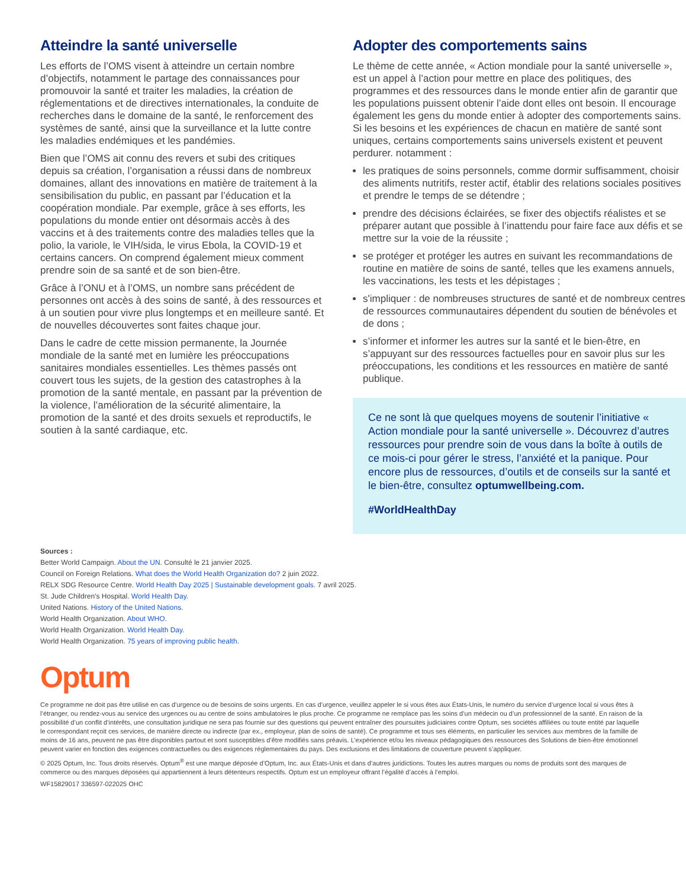Atteindre la santé universelle
Les efforts de l’OMS visent à atteindre un certain nombre d’objectifs, notamment le partage des connaissances pour promouvoir la santé et traiter les maladies, la création de réglementations et de directives internationales, la conduite de recherches dans le domaine de la santé, le renforcement des systèmes de santé, ainsi que la surveillance et la lutte contre les maladies endémiques et les pandémies.
Bien que l’OMS ait connu des revers et subi des critiques depuis sa création, l’organisation a réussi dans de nombreux domaines, allant des innovations en matière de traitement à la sensibilisation du public, en passant par l’éducation et la coopération mondiale. Par exemple, grâce à ses efforts, les populations du monde entier ont désormais accès à des vaccins et à des traitements contre des maladies telles que la polio, la variole, le VIH/sida, le virus Ebola, la COVID-19 et certains cancers. On comprend également mieux comment prendre soin de sa santé et de son bien-être.
Grâce à l’ONU et à l’OMS, un nombre sans précédent de personnes ont accès à des soins de santé, à des ressources et à un soutien pour vivre plus longtemps et en meilleure santé. Et de nouvelles découvertes sont faites chaque jour.
Dans le cadre de cette mission permanente, la Journée mondiale de la santé met en lumière les préoccupations sanitaires mondiales essentielles. Les thèmes passés ont couvert tous les sujets, de la gestion des catastrophes à la promotion de la santé mentale, en passant par la prévention de la violence, l’amélioration de la sécurité alimentaire, la promotion de la santé et des droits sexuels et reproductifs, le soutien à la santé cardiaque, etc.
Adopter des comportements sains
Le thème de cette année, « Action mondiale pour la santé universelle », est un appel à l’action pour mettre en place des politiques, des programmes et des ressources dans le monde entier afin de garantir que les populations puissent obtenir l’aide dont elles ont besoin. Il encourage également les gens du monde entier à adopter des comportements sains. Si les besoins et les expériences de chacun en matière de santé sont uniques, certains comportements sains universels existent et peuvent perdurer. notamment :
les pratiques de soins personnels, comme dormir suffisamment, choisir des aliments nutritifs, rester actif, établir des relations sociales positives et prendre le temps de se détendre ;
prendre des décisions éclairées, se fixer des objectifs réalistes et se préparer autant que possible à l’inattendu pour faire face aux défis et se mettre sur la voie de la réussite ;
se protéger et protéger les autres en suivant les recommandations de routine en matière de soins de santé, telles que les examens annuels, les vaccinations, les tests et les dépistages ;
s'impliquer : de nombreuses structures de santé et de nombreux centres de ressources communautaires dépendent du soutien de bénévoles et de dons ;
s’informer et informer les autres sur la santé et le bien-être, en s’appuyant sur des ressources factuelles pour en savoir plus sur les préoccupations, les conditions et les ressources en matière de santé publique.
Ce ne sont là que quelques moyens de soutenir l’initiative « Action mondiale pour la santé universelle ». Découvrez d’autres ressources pour prendre soin de vous dans la boîte à outils de ce mois-ci pour gérer le stress, l’anxiété et la panique. Pour encore plus de ressources, d’outils et de conseils sur la santé et le bien-être, consultez optumwellbeing.com.
#WorldHealthDay
Sources :
Better World Campaign. About the UN. Consulté le 21 janvier 2025.
Council on Foreign Relations. What does the World Health Organization do? 2 juin 2022.
RELX SDG Resource Centre. World Health Day 2025 | Sustainable development goals. 7 avril 2025.
St. Jude Children’s Hospital. World Health Day.
United Nations. History of the United Nations.
World Health Organization. About WHO.
World Health Organization. World Health Day.
World Health Organization. 75 years of improving public health.
Optum
Ce programme ne doit pas être utilisé en cas d’urgence ou de besoins de soins urgents. En cas d’urgence, veuillez appeler le si vous êtes aux États-Unis, le numéro du service d’urgence local si vous êtes à l’étranger, ou rendez-vous au service des urgences ou au centre de soins ambulatoires le plus proche. Ce programme ne remplace pas les soins d’un médecin ou d’un professionnel de la santé. En raison de la possibilité d’un conflit d’intérêts, une consultation juridique ne sera pas fournie sur des questions qui peuvent entraîner des poursuites judiciaires contre Optum, ses sociétés affiliées ou toute entité par laquelle le correspondant reçoit ces services, de manière directe ou indirecte (par ex., employeur, plan de soins de santé). Ce programme et tous ses éléments, en particulier les services aux membres de la famille de moins de 16 ans, peuvent ne pas être disponibles partout et sont susceptibles d’être modifiés sans préavis. L’expérience et/ou les niveaux pédagogiques des ressources des Solutions de bien-être émotionnel peuvent varier en fonction des exigences contractuelles ou des exigences réglementaires du pays. Des exclusions et des limitations de couverture peuvent s’appliquer.
© 2025 Optum, Inc. Tous droits réservés. Optum<sup>®</sup> est une marque déposée d’Optum, Inc. aux États-Unis et dans d’autres juridictions. Toutes les autres marques ou noms de produits sont des marques de commerce ou des marques déposées qui appartiennent à leurs détenteurs respectifs. Optum est un employeur offrant l’égalité d’accès à l’emploi.
WF15829017 336597-022025 OHC